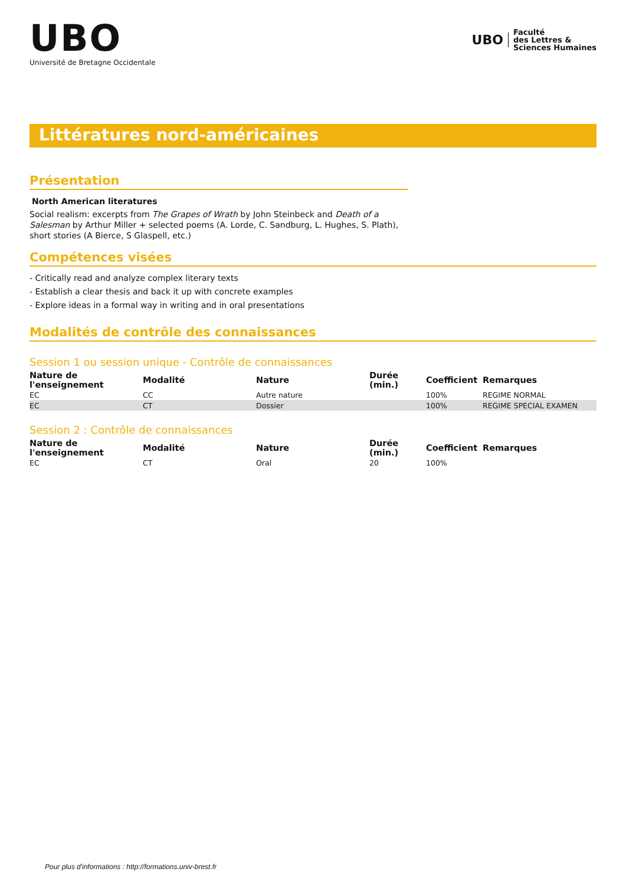UBO
Université de Bretagne Occidentale
UBO
Faculté
des Lettres &
Sciences Humaines
Littératures nord-américaines
Présentation
North American literatures
Social realism: excerpts from The Grapes of Wrath by John Steinbeck and Death of a Salesman by Arthur Miller + selected poems (A. Lorde, C. Sandburg, L. Hughes, S. Plath), short stories (A Bierce, S Glaspell, etc.)
Compétences visées
- Critically read and analyze complex literary texts
- Establish a clear thesis and back it up with concrete examples
- Explore ideas in a formal way in writing and in oral presentations
Modalités de contrôle des connaissances
Session 1 ou session unique - Contrôle de connaissances
| Nature de l'enseignement | Modalité | Nature | Durée (min.) | Coefficient | Remarques |
| --- | --- | --- | --- | --- | --- |
| EC | CC | Autre nature | | 100% | REGIME NORMAL |
| EC | CT | Dossier | | 100% | REGIME SPECIAL EXAMEN |
Session 2 : Contrôle de connaissances
| Nature de l'enseignement | Modalité | Nature | Durée (min.) | Coefficient | Remarques |
| --- | --- | --- | --- | --- | --- |
| EC | CT | Oral | 20 | 100% | |
Pour plus d'informations : http://formations.univ-brest.fr